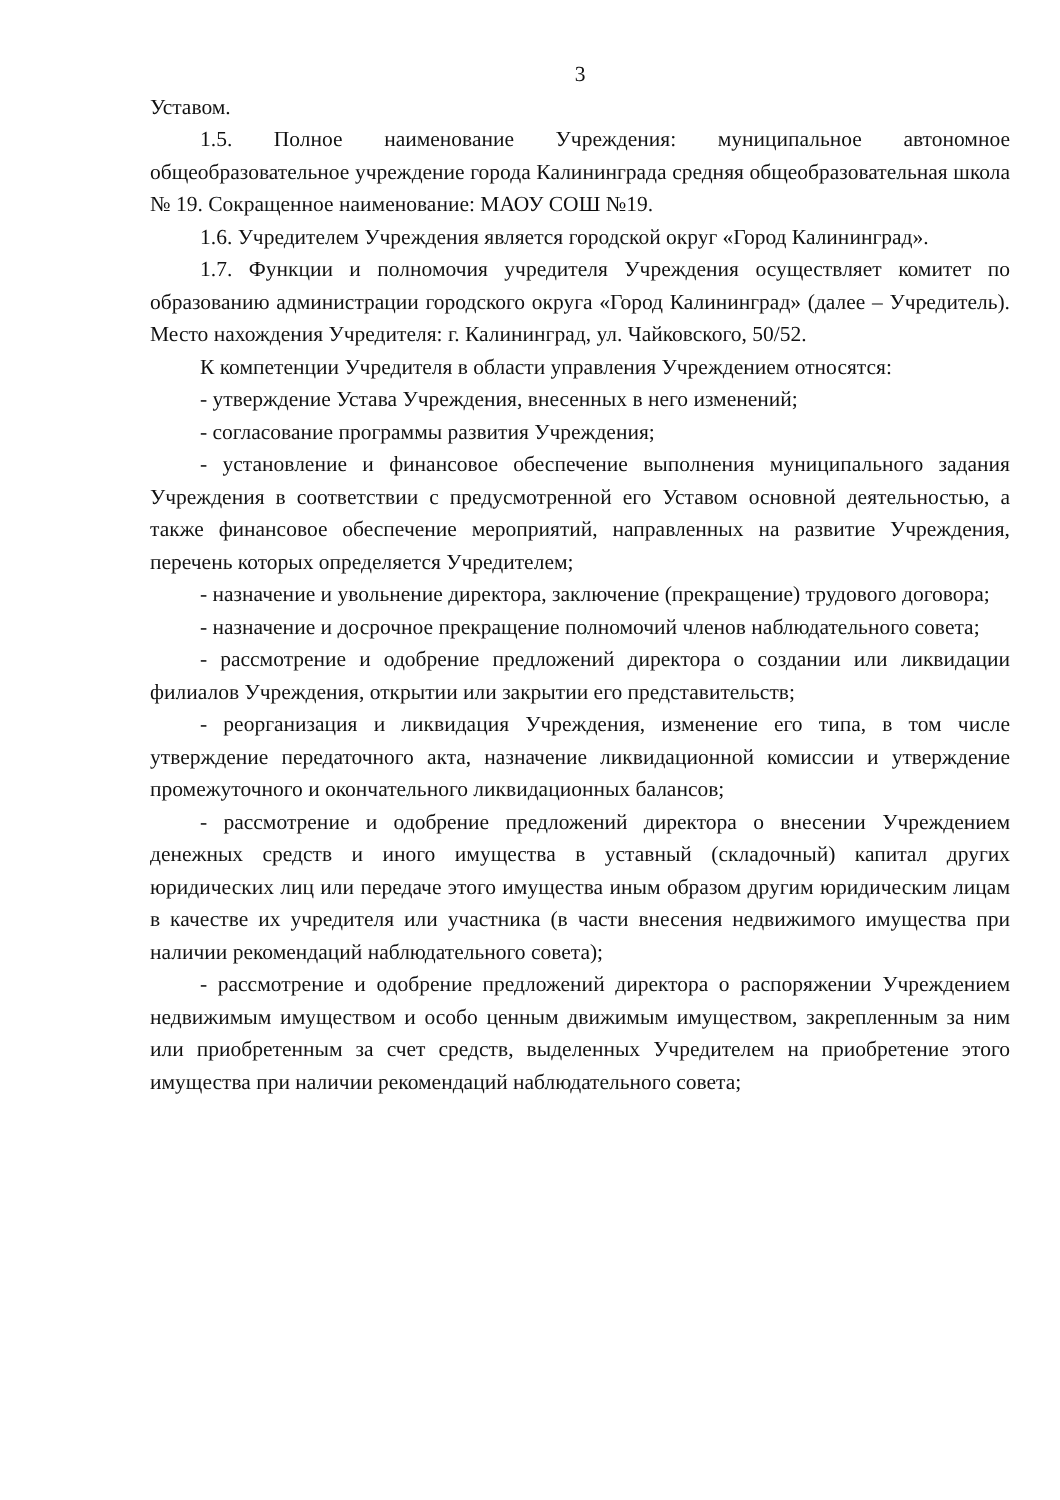3
Уставом.
1.5. Полное наименование Учреждения: муниципальное автономное общеобразовательное учреждение города Калининграда средняя общеобразовательная школа № 19. Сокращенное наименование: МАОУ СОШ №19.
1.6. Учредителем Учреждения является городской округ «Город Калининград».
1.7. Функции и полномочия учредителя Учреждения осуществляет комитет по образованию администрации городского округа «Город Калининград» (далее – Учредитель). Место нахождения Учредителя: г. Калининград, ул. Чайковского, 50/52.
К компетенции Учредителя в области управления Учреждением относятся:
- утверждение Устава Учреждения, внесенных в него изменений;
- согласование программы развития Учреждения;
- установление и финансовое обеспечение выполнения муниципального задания Учреждения в соответствии с предусмотренной его Уставом основной деятельностью, а также финансовое обеспечение мероприятий, направленных на развитие Учреждения, перечень которых определяется Учредителем;
- назначение и увольнение директора, заключение (прекращение) трудового договора;
- назначение и досрочное прекращение полномочий членов наблюдательного совета;
- рассмотрение и одобрение предложений директора о создании или ликвидации филиалов Учреждения, открытии или закрытии его представительств;
- реорганизация и ликвидация Учреждения, изменение его типа, в том числе утверждение передаточного акта, назначение ликвидационной комиссии и утверждение промежуточного и окончательного ликвидационных балансов;
- рассмотрение и одобрение предложений директора о внесении Учреждением денежных средств и иного имущества в уставный (складочный) капитал других юридических лиц или передаче этого имущества иным образом другим юридическим лицам в качестве их учредителя или участника (в части внесения недвижимого имущества при наличии рекомендаций наблюдательного совета);
- рассмотрение и одобрение предложений директора о распоряжении Учреждением недвижимым имуществом и особо ценным движимым имуществом, закрепленным за ним или приобретенным за счет средств, выделенных Учредителем на приобретение этого имущества при наличии рекомендаций наблюдательного совета;